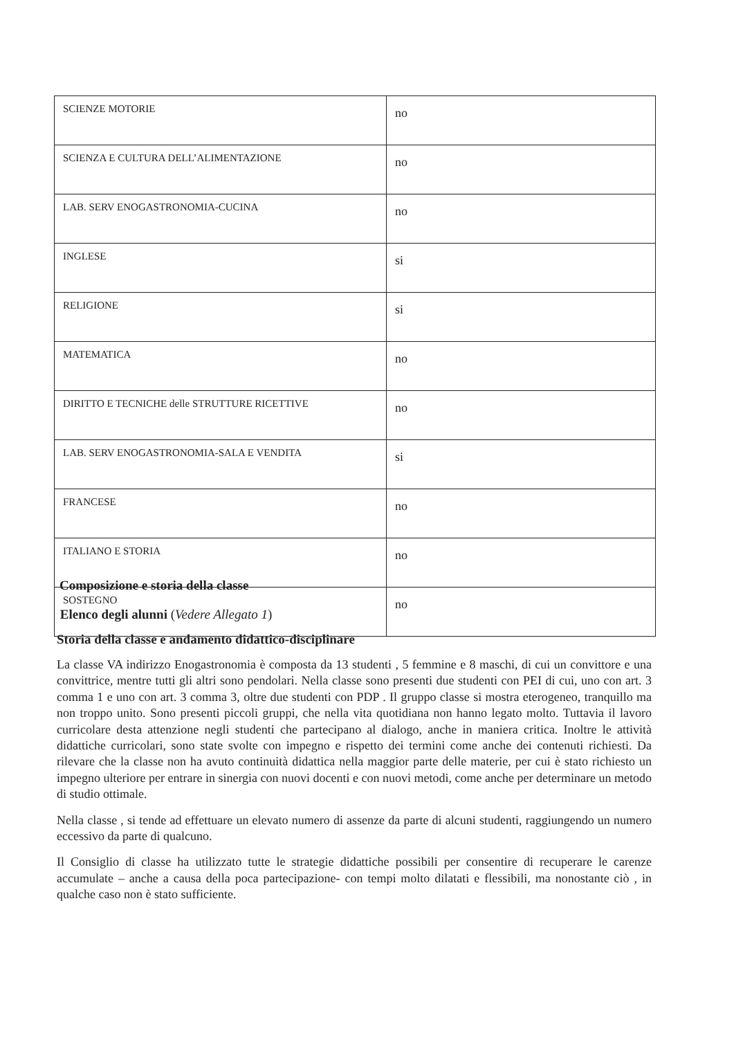| SCIENZE MOTORIE | no |
| SCIENZA E CULTURA DELL’ALIMENTAZIONE | no |
| LAB. SERV ENOGASTRONOMIA-CUCINA | no |
| INGLESE | si |
| RELIGIONE | si |
| MATEMATICA | no |
| DIRITTO E TECNICHE delle STRUTTURE RICETTIVE | no |
| LAB. SERV ENOGASTRONOMIA-SALA E VENDITA | si |
| FRANCESE | no |
| ITALIANO E STORIA | no |
| SOSTEGNO | no |
Composizione e storia della classe
Elenco degli alunni (Vedere Allegato 1)
Storia della classe e andamento didattico-disciplinare
La classe VA indirizzo Enogastronomia è composta da 13 studenti , 5 femmine e 8 maschi, di cui un convittore e una convittrice, mentre tutti gli altri sono pendolari. Nella classe sono presenti due studenti con PEI di cui, uno con art. 3 comma 1 e uno con art. 3 comma 3, oltre due studenti con PDP . Il gruppo classe si mostra eterogeneo, tranquillo ma non troppo unito. Sono presenti piccoli gruppi, che nella vita quotidiana non hanno legato molto. Tuttavia il lavoro curricolare desta attenzione negli studenti che partecipano al dialogo, anche in maniera critica. Inoltre le attività didattiche curricolari, sono state svolte con impegno e rispetto dei termini come anche dei contenuti richiesti. Da rilevare che la classe non ha avuto continuità didattica nella maggior parte delle materie, per cui è stato richiesto un impegno ulteriore per entrare in sinergia con nuovi docenti e con nuovi metodi, come anche per determinare un metodo di studio ottimale.
Nella classe , si tende ad effettuare un elevato numero di assenze da parte di alcuni studenti, raggiungendo un numero eccessivo da parte di qualcuno.
Il Consiglio di classe ha utilizzato tutte le strategie didattiche possibili per consentire di recuperare le carenze accumulate – anche a causa della poca partecipazione- con tempi molto dilatati e flessibili, ma nonostante ciò , in qualche caso non è stato sufficiente.